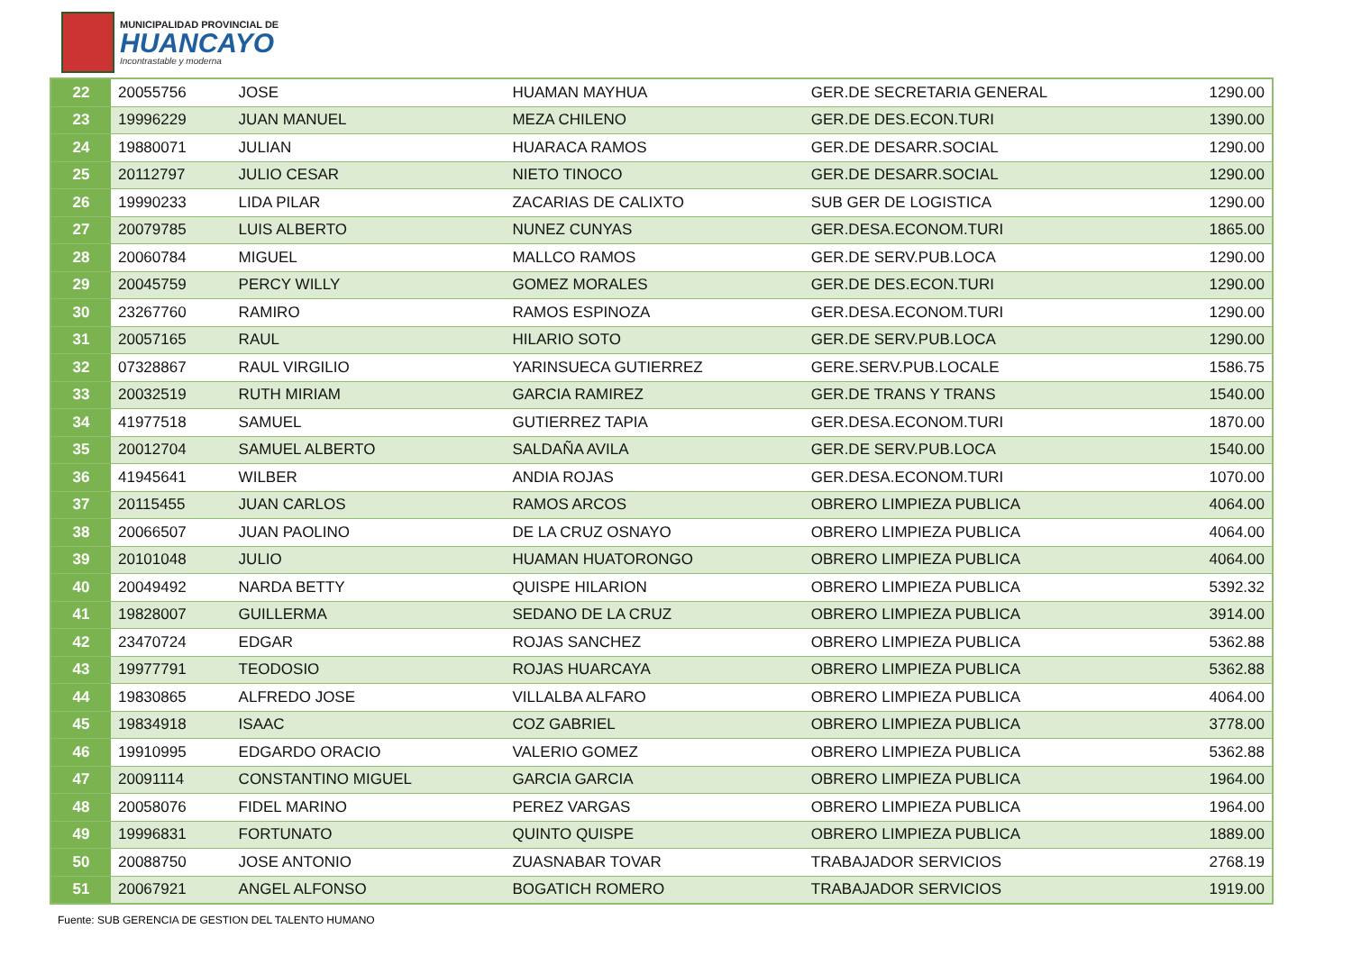MUNICIPALIDAD PROVINCIAL DE
HUANCAYO
Incontrastable y moderna
| 22 | 20055756 | JOSE | HUAMAN MAYHUA | GER.DE SECRETARIA GENERAL | 1290.00 |
| 23 | 19996229 | JUAN MANUEL | MEZA CHILENO | GER.DE DES.ECON.TURI | 1390.00 |
| 24 | 19880071 | JULIAN | HUARACA RAMOS | GER.DE DESARR.SOCIAL | 1290.00 |
| 25 | 20112797 | JULIO CESAR | NIETO TINOCO | GER.DE DESARR.SOCIAL | 1290.00 |
| 26 | 19990233 | LIDA PILAR | ZACARIAS DE CALIXTO | SUB GER DE LOGISTICA | 1290.00 |
| 27 | 20079785 | LUIS ALBERTO | NUNEZ CUNYAS | GER.DESA.ECONOM.TURI | 1865.00 |
| 28 | 20060784 | MIGUEL | MALLCO RAMOS | GER.DE SERV.PUB.LOCA | 1290.00 |
| 29 | 20045759 | PERCY WILLY | GOMEZ MORALES | GER.DE DES.ECON.TURI | 1290.00 |
| 30 | 23267760 | RAMIRO | RAMOS ESPINOZA | GER.DESA.ECONOM.TURI | 1290.00 |
| 31 | 20057165 | RAUL | HILARIO SOTO | GER.DE SERV.PUB.LOCA | 1290.00 |
| 32 | 07328867 | RAUL VIRGILIO | YARINSUECA GUTIERREZ | GERE.SERV.PUB.LOCALE | 1586.75 |
| 33 | 20032519 | RUTH MIRIAM | GARCIA RAMIREZ | GER.DE TRANS Y TRANS | 1540.00 |
| 34 | 41977518 | SAMUEL | GUTIERREZ TAPIA | GER.DESA.ECONOM.TURI | 1870.00 |
| 35 | 20012704 | SAMUEL ALBERTO | SALDAÑA AVILA | GER.DE SERV.PUB.LOCA | 1540.00 |
| 36 | 41945641 | WILBER | ANDIA ROJAS | GER.DESA.ECONOM.TURI | 1070.00 |
| 37 | 20115455 | JUAN CARLOS | RAMOS ARCOS | OBRERO LIMPIEZA PUBLICA | 4064.00 |
| 38 | 20066507 | JUAN PAOLINO | DE LA CRUZ OSNAYO | OBRERO LIMPIEZA PUBLICA | 4064.00 |
| 39 | 20101048 | JULIO | HUAMAN HUATORONGO | OBRERO LIMPIEZA PUBLICA | 4064.00 |
| 40 | 20049492 | NARDA BETTY | QUISPE HILARION | OBRERO LIMPIEZA PUBLICA | 5392.32 |
| 41 | 19828007 | GUILLERMA | SEDANO DE LA CRUZ | OBRERO LIMPIEZA PUBLICA | 3914.00 |
| 42 | 23470724 | EDGAR | ROJAS SANCHEZ | OBRERO LIMPIEZA PUBLICA | 5362.88 |
| 43 | 19977791 | TEODOSIO | ROJAS HUARCAYA | OBRERO LIMPIEZA PUBLICA | 5362.88 |
| 44 | 19830865 | ALFREDO JOSE | VILLALBA ALFARO | OBRERO LIMPIEZA PUBLICA | 4064.00 |
| 45 | 19834918 | ISAAC | COZ GABRIEL | OBRERO LIMPIEZA PUBLICA | 3778.00 |
| 46 | 19910995 | EDGARDO ORACIO | VALERIO GOMEZ | OBRERO LIMPIEZA PUBLICA | 5362.88 |
| 47 | 20091114 | CONSTANTINO MIGUEL | GARCIA GARCIA | OBRERO LIMPIEZA PUBLICA | 1964.00 |
| 48 | 20058076 | FIDEL MARINO | PEREZ VARGAS | OBRERO LIMPIEZA PUBLICA | 1964.00 |
| 49 | 19996831 | FORTUNATO | QUINTO QUISPE | OBRERO LIMPIEZA PUBLICA | 1889.00 |
| 50 | 20088750 | JOSE ANTONIO | ZUASNABAR TOVAR | TRABAJADOR SERVICIOS | 2768.19 |
| 51 | 20067921 | ANGEL ALFONSO | BOGATICH ROMERO | TRABAJADOR SERVICIOS | 1919.00 |
Fuente: SUB GERENCIA DE GESTION DEL TALENTO HUMANO